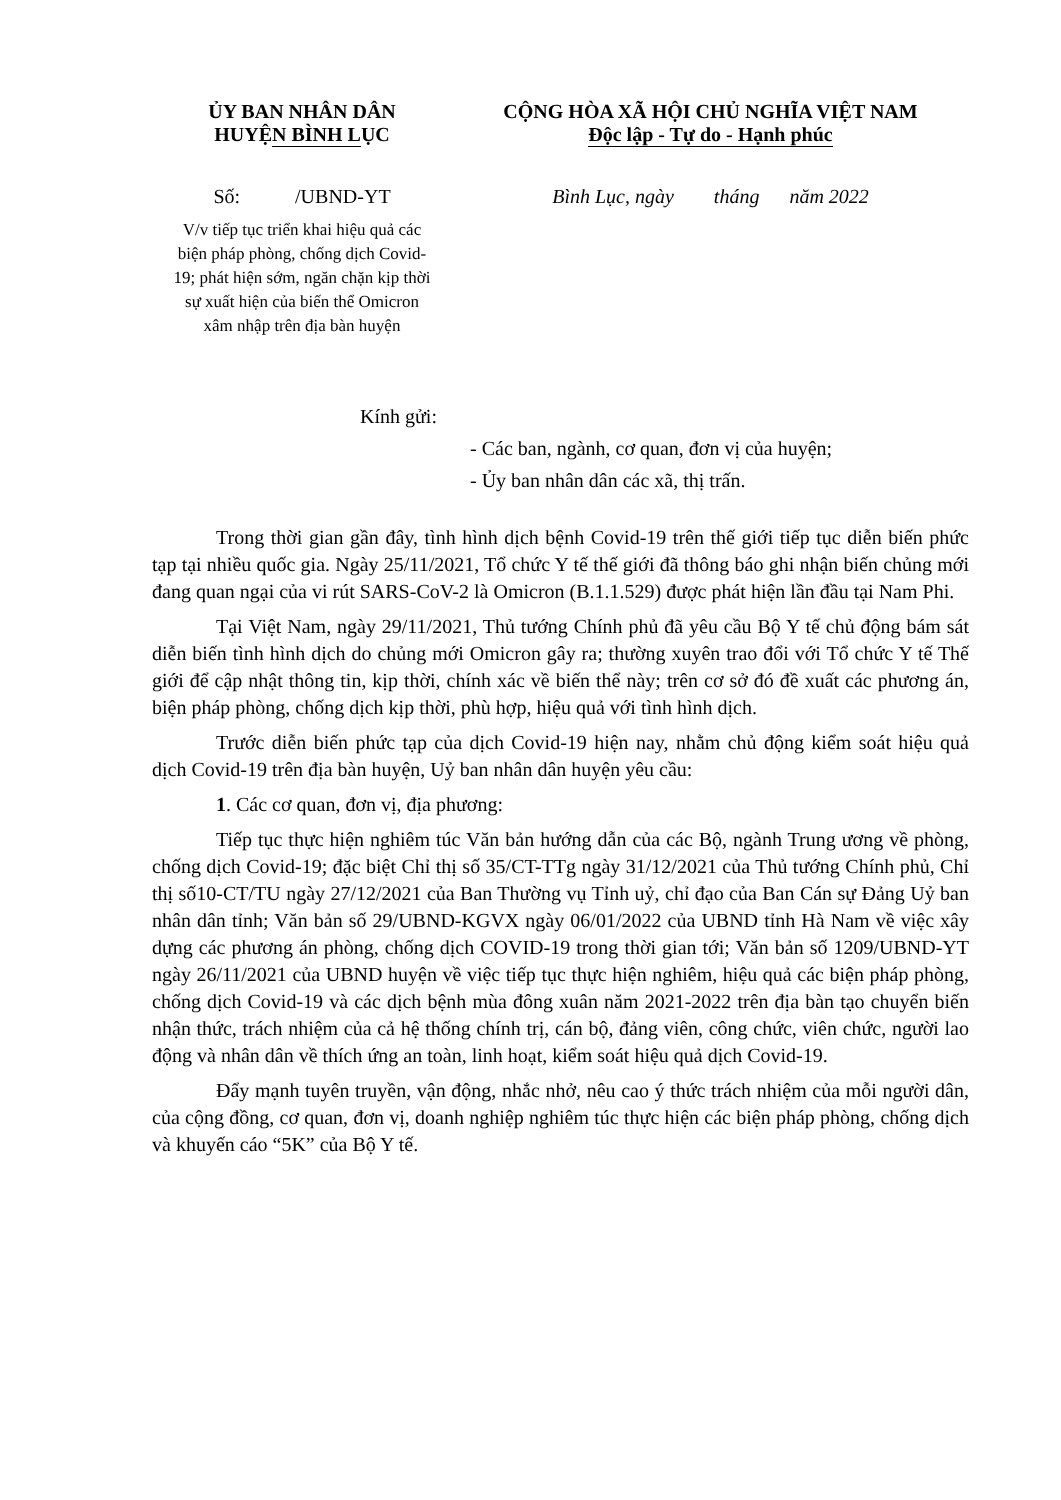ỦY BAN NHÂN DÂN
HUYỆN BÌNH LỤC
Số: /UBND-YT
V/v tiếp tục triển khai hiệu quả các biện pháp phòng, chống dịch Covid-19; phát hiện sớm, ngăn chặn kịp thời sự xuất hiện của biến thể Omicron xâm nhập trên địa bàn huyện
CỘNG HÒA XÃ HỘI CHỦ NGHĨA VIỆT NAM
Độc lập - Tự do - Hạnh phúc
Bình Lục, ngày tháng năm 2022
Kính gửi:
- Các ban, ngành, cơ quan, đơn vị của huyện;
- Ủy ban nhân dân các xã, thị trấn.
Trong thời gian gần đây, tình hình dịch bệnh Covid-19 trên thế giới tiếp tục diễn biến phức tạp tại nhiều quốc gia. Ngày 25/11/2021, Tổ chức Y tế thế giới đã thông báo ghi nhận biến chủng mới đang quan ngại của vi rút SARS-CoV-2 là Omicron (B.1.1.529) được phát hiện lần đầu tại Nam Phi.
Tại Việt Nam, ngày 29/11/2021, Thủ tướng Chính phủ đã yêu cầu Bộ Y tế chủ động bám sát diễn biến tình hình dịch do chủng mới Omicron gây ra; thường xuyên trao đổi với Tổ chức Y tế Thế giới để cập nhật thông tin, kịp thời, chính xác về biến thể này; trên cơ sở đó đề xuất các phương án, biện pháp phòng, chống dịch kịp thời, phù hợp, hiệu quả với tình hình dịch.
Trước diễn biến phức tạp của dịch Covid-19 hiện nay, nhằm chủ động kiểm soát hiệu quả dịch Covid-19 trên địa bàn huyện, Uỷ ban nhân dân huyện yêu cầu:
1. Các cơ quan, đơn vị, địa phương:
Tiếp tục thực hiện nghiêm túc Văn bản hướng dẫn của các Bộ, ngành Trung ương về phòng, chống dịch Covid-19; đặc biệt Chỉ thị số 35/CT-TTg ngày 31/12/2021 của Thủ tướng Chính phủ, Chỉ thị số10-CT/TU ngày 27/12/2021 của Ban Thường vụ Tỉnh uỷ, chỉ đạo của Ban Cán sự Đảng Uỷ ban nhân dân tỉnh; Văn bản số 29/UBND-KGVX ngày 06/01/2022 của UBND tỉnh Hà Nam về việc xây dựng các phương án phòng, chống dịch COVID-19 trong thời gian tới; Văn bản số 1209/UBND-YT ngày 26/11/2021 của UBND huyện về việc tiếp tục thực hiện nghiêm, hiệu quả các biện pháp phòng, chống dịch Covid-19 và các dịch bệnh mùa đông xuân năm 2021-2022 trên địa bàn tạo chuyển biến nhận thức, trách nhiệm của cả hệ thống chính trị, cán bộ, đảng viên, công chức, viên chức, người lao động và nhân dân về thích ứng an toàn, linh hoạt, kiểm soát hiệu quả dịch Covid-19.
Đẩy mạnh tuyên truyền, vận động, nhắc nhở, nêu cao ý thức trách nhiệm của mỗi người dân, của cộng đồng, cơ quan, đơn vị, doanh nghiệp nghiêm túc thực hiện các biện pháp phòng, chống dịch và khuyến cáo “5K” của Bộ Y tế.